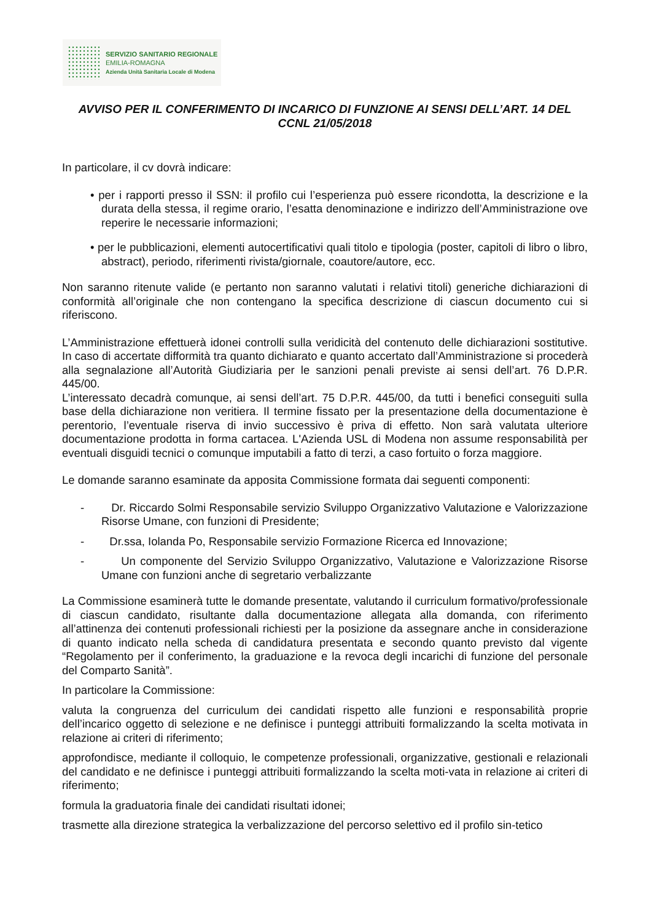SERVIZIO SANITARIO REGIONALE
EMILIA-ROMAGNA
Azienda Unità Sanitaria Locale di Modena
AVVISO PER IL CONFERIMENTO DI INCARICO DI FUNZIONE AI SENSI DELL’ART. 14 DEL CCNL 21/05/2018
In particolare, il cv dovrà indicare:
• per i rapporti presso il SSN: il profilo cui l’esperienza può essere ricondotta, la descrizione e la durata della stessa, il regime orario, l’esatta denominazione e indirizzo dell’Amministrazione ove reperire le necessarie informazioni;
• per le pubblicazioni, elementi autocertificativi quali titolo e tipologia (poster, capitoli di libro o libro, abstract), periodo, riferimenti rivista/giornale, coautore/autore, ecc.
Non saranno ritenute valide (e pertanto non saranno valutati i relativi titoli) generiche dichiarazioni di conformità all’originale che non contengano la specifica descrizione di ciascun documento cui si riferiscono.
L’Amministrazione effettuerà idonei controlli sulla veridicità del contenuto delle dichiarazioni sostitutive. In caso di accertate difformità tra quanto dichiarato e quanto accertato dall’Amministrazione si procederà alla segnalazione all’Autorità Giudiziaria per le sanzioni penali previste ai sensi dell’art. 76 D.P.R. 445/00.
L’interessato decadrà comunque, ai sensi dell’art. 75 D.P.R. 445/00, da tutti i benefici conseguiti sulla base della dichiarazione non veritiera. Il termine fissato per la presentazione della documentazione è perentorio, l’eventuale riserva di invio successivo è priva di effetto. Non sarà valutata ulteriore documentazione prodotta in forma cartacea. L'Azienda USL di Modena non assume responsabilità per eventuali disguidi tecnici o comunque imputabili a fatto di terzi, a caso fortuito o forza maggiore.
Le domande saranno esaminate da apposita Commissione formata dai seguenti componenti:
- Dr. Riccardo Solmi Responsabile servizio Sviluppo Organizzativo Valutazione e Valorizzazione Risorse Umane, con funzioni di Presidente;
- Dr.ssa, Iolanda Po, Responsabile servizio Formazione Ricerca ed Innovazione;
- Un componente del Servizio Sviluppo Organizzativo, Valutazione e Valorizzazione Risorse Umane con funzioni anche di segretario verbalizzante
La Commissione esaminerà tutte le domande presentate, valutando il curriculum formativo/professionale di ciascun candidato, risultante dalla documentazione allegata alla domanda, con riferimento all’attinenza dei contenuti professionali richiesti per la posizione da assegnare anche in considerazione di quanto indicato nella scheda di candidatura presentata e secondo quanto previsto dal vigente “Regolamento per il conferimento, la graduazione e la revoca degli incarichi di funzione del personale del Comparto Sanità”.
In particolare la Commissione:
valuta la congruenza del curriculum dei candidati rispetto alle funzioni e responsabilità proprie dell’incarico oggetto di selezione e ne definisce i punteggi attribuiti formalizzando la scelta motivata in relazione ai criteri di riferimento;
approfondisce, mediante il colloquio, le competenze professionali, organizzative, gestionali e relazionali del candidato e ne definisce i punteggi attribuiti formalizzando la scelta moti-vata in relazione ai criteri di riferimento;
formula la graduatoria finale dei candidati risultati idonei;
trasmette alla direzione strategica la verbalizzazione del percorso selettivo ed il profilo sin-tetico